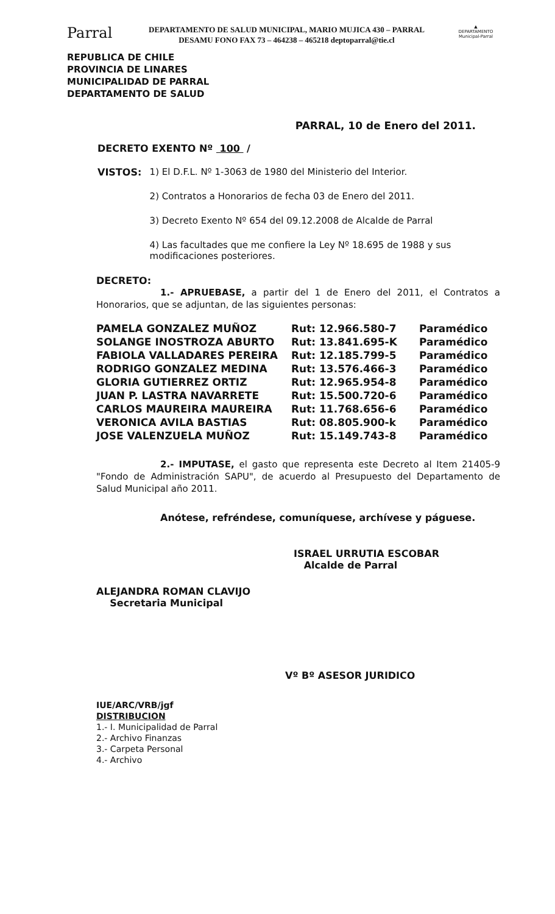Parral
DEPARTAMENTO DE SALUD MUNICIPAL, MARIO MUJICA 430 – PARRAL
DESAMU FONO FAX 73 – 464238 – 465218 deptoparral@tie.cl
▲
DEPARTAMENTO
Municipal-Parral
REPUBLICA DE CHILE
PROVINCIA DE LINARES
MUNICIPALIDAD DE PARRAL
DEPARTAMENTO DE SALUD
PARRAL, 10 de Enero del 2011.
DECRETO EXENTO Nº 100 /
VISTOS: 1) El D.F.L. Nº 1-3063 de 1980 del Ministerio del Interior.
2) Contratos a Honorarios de fecha 03 de Enero del 2011.
3) Decreto Exento Nº 654 del 09.12.2008 de Alcalde de Parral
4) Las facultades que me confiere la Ley Nº 18.695 de 1988 y sus modificaciones posteriores.
DECRETO:
1.- APRUEBASE, a partir del 1 de Enero del 2011, el Contratos a Honorarios, que se adjuntan, de las siguientes personas:
| PAMELA GONZALEZ MUÑOZ | Rut: 12.966.580-7 | Paramédico |
| SOLANGE INOSTROZA ABURTO | Rut: 13.841.695-K | Paramédico |
| FABIOLA VALLADARES PEREIRA | Rut: 12.185.799-5 | Paramédico |
| RODRIGO GONZALEZ MEDINA | Rut: 13.576.466-3 | Paramédico |
| GLORIA GUTIERREZ ORTIZ | Rut: 12.965.954-8 | Paramédico |
| JUAN P. LASTRA NAVARRETE | Rut: 15.500.720-6 | Paramédico |
| CARLOS MAUREIRA MAUREIRA | Rut: 11.768.656-6 | Paramédico |
| VERONICA AVILA BASTIAS | Rut: 08.805.900-k | Paramédico |
| JOSE VALENZUELA MUÑOZ | Rut: 15.149.743-8 | Paramédico |
2.- IMPUTASE, el gasto que representa este Decreto al Item 21405-9 "Fondo de Administración SAPU", de acuerdo al Presupuesto del Departamento de Salud Municipal año 2011.
Anótese, refréndese, comuníquese, archívese y páguese.
ALEJANDRA ROMAN CLAVIJO
Secretaria Municipal
ISRAEL URRUTIA ESCOBAR
Alcalde de Parral
Vº Bº ASESOR JURIDICO
IUE/ARC/VRB/jgf
DISTRIBUCION
1.- I. Municipalidad de Parral
2.- Archivo Finanzas
3.- Carpeta Personal
4.- Archivo